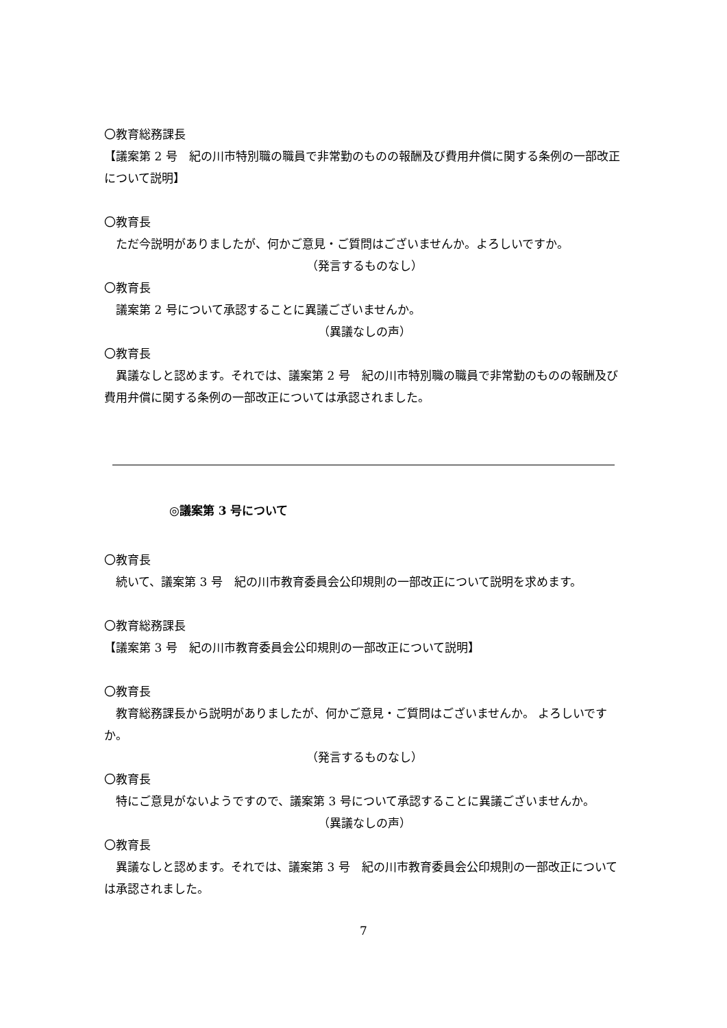〇教育総務課長
【議案第 2 号　紀の川市特別職の職員で非常勤のものの報酬及び費用弁償に関する条例の一部改正について説明】
〇教育長
ただ今説明がありましたが、何かご意見・ご質問はございませんか。よろしいですか。
（発言するものなし）
〇教育長
議案第 2 号について承認することに異議ございませんか。
（異議なしの声）
〇教育長
異議なしと認めます。それでは、議案第 2 号　紀の川市特別職の職員で非常勤のものの報酬及び費用弁償に関する条例の一部改正については承認されました。
◎議案第 3 号について
〇教育長
続いて、議案第 3 号　紀の川市教育委員会公印規則の一部改正について説明を求めます。
〇教育総務課長
【議案第 3 号　紀の川市教育委員会公印規則の一部改正について説明】
〇教育長
教育総務課長から説明がありましたが、何かご意見・ご質問はございませんか。 よろしいですか。
（発言するものなし）
〇教育長
特にご意見がないようですので、議案第 3 号について承認することに異議ございませんか。
（異議なしの声）
〇教育長
異議なしと認めます。それでは、議案第 3 号　紀の川市教育委員会公印規則の一部改正については承認されました。
7